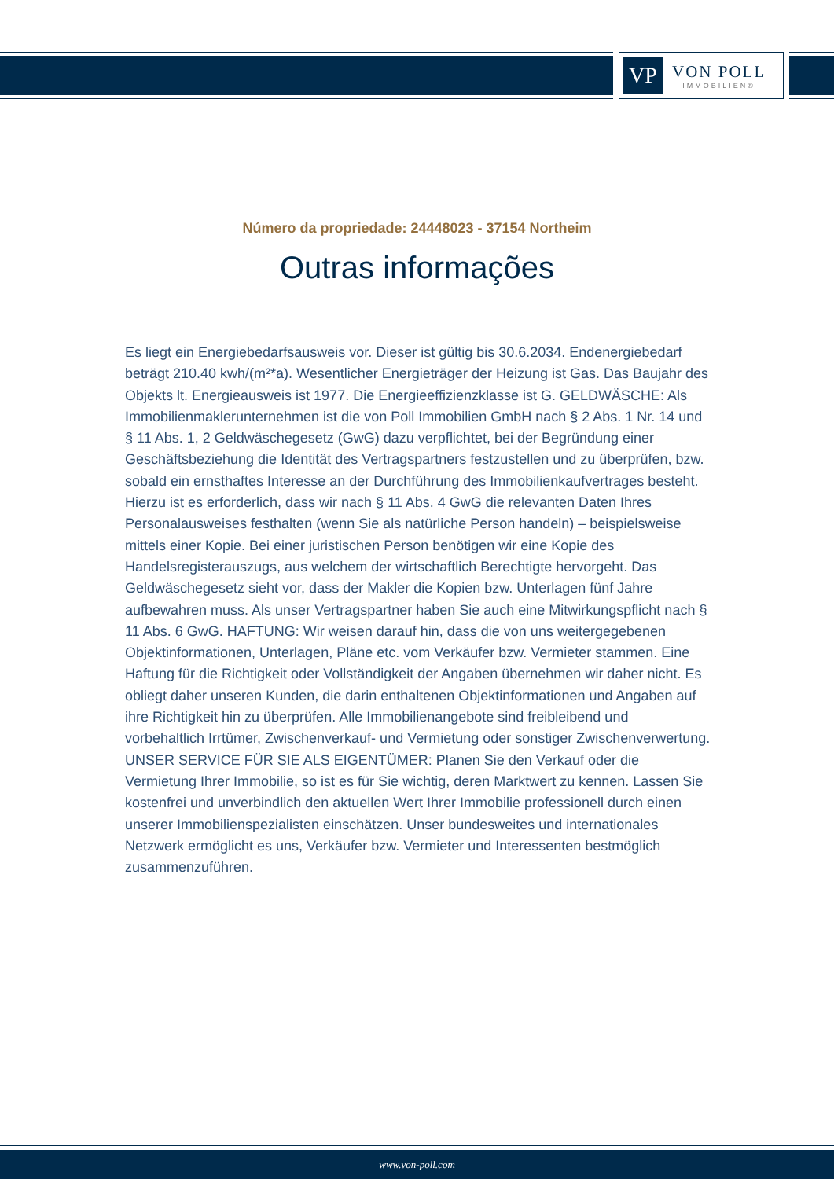VP
VON POLL
IMMOBILIEN®
Número da propriedade: 24448023 - 37154 Northeim
Outras informações
Es liegt ein Energiebedarfsausweis vor. Dieser ist gültig bis 30.6.2034. Endenergiebedarf beträgt 210.40 kwh/(m²*a). Wesentlicher Energieträger der Heizung ist Gas. Das Baujahr des Objekts lt. Energieausweis ist 1977. Die Energieeffizienzklasse ist G. GELDWÄSCHE: Als Immobilienmaklerunternehmen ist die von Poll Immobilien GmbH nach § 2 Abs. 1 Nr. 14 und § 11 Abs. 1, 2 Geldwäschegesetz (GwG) dazu verpflichtet, bei der Begründung einer Geschäftsbeziehung die Identität des Vertragspartners festzustellen und zu überprüfen, bzw. sobald ein ernsthaftes Interesse an der Durchführung des Immobilienkaufvertrages besteht. Hierzu ist es erforderlich, dass wir nach § 11 Abs. 4 GwG die relevanten Daten Ihres Personalausweises festhalten (wenn Sie als natürliche Person handeln) – beispielsweise mittels einer Kopie. Bei einer juristischen Person benötigen wir eine Kopie des Handelsregisterauszugs, aus welchem der wirtschaftlich Berechtigte hervorgeht. Das Geldwäschegesetz sieht vor, dass der Makler die Kopien bzw. Unterlagen fünf Jahre aufbewahren muss. Als unser Vertragspartner haben Sie auch eine Mitwirkungspflicht nach § 11 Abs. 6 GwG. HAFTUNG: Wir weisen darauf hin, dass die von uns weitergegebenen Objektinformationen, Unterlagen, Pläne etc. vom Verkäufer bzw. Vermieter stammen. Eine Haftung für die Richtigkeit oder Vollständigkeit der Angaben übernehmen wir daher nicht. Es obliegt daher unseren Kunden, die darin enthaltenen Objektinformationen und Angaben auf ihre Richtigkeit hin zu überprüfen. Alle Immobilienangebote sind freibleibend und vorbehaltlich Irrtümer, Zwischenverkauf- und Vermietung oder sonstiger Zwischenverwertung. UNSER SERVICE FÜR SIE ALS EIGENTÜMER: Planen Sie den Verkauf oder die Vermietung Ihrer Immobilie, so ist es für Sie wichtig, deren Marktwert zu kennen. Lassen Sie kostenfrei und unverbindlich den aktuellen Wert Ihrer Immobilie professionell durch einen unserer Immobilienspezialisten einschätzen. Unser bundesweites und internationales Netzwerk ermöglicht es uns, Verkäufer bzw. Vermieter und Interessenten bestmöglich zusammenzuführen.
www.von-poll.com